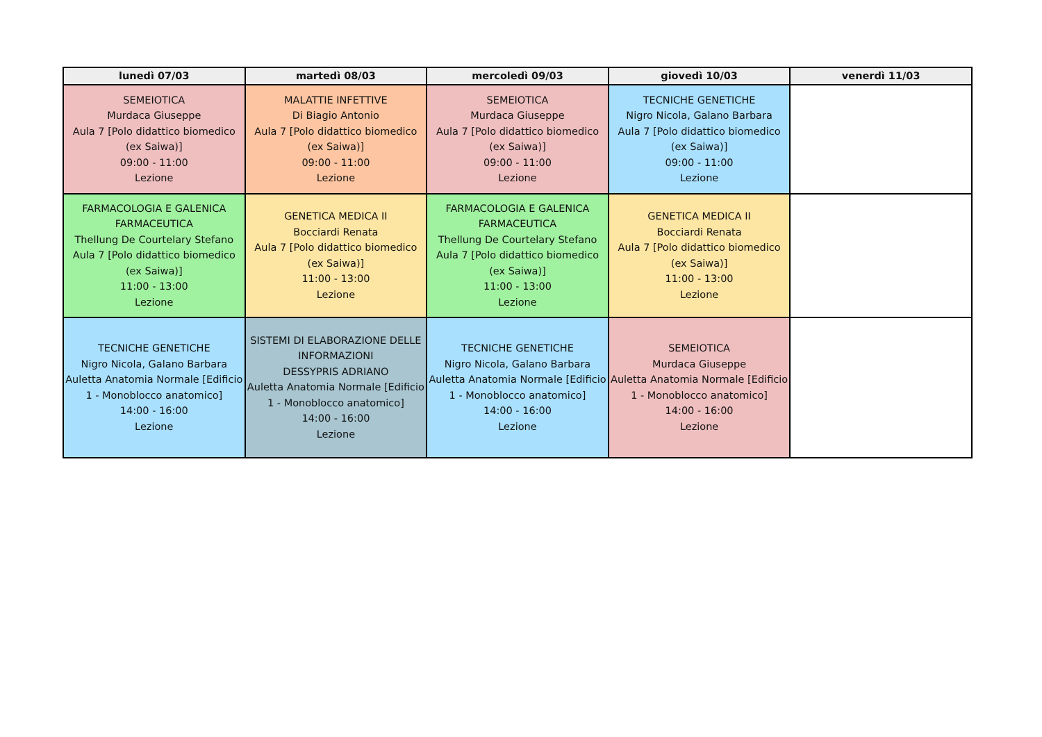| lunedì 07/03 | martedì 08/03 | mercoledì 09/03 | giovedì 10/03 | venerdì 11/03 |
| --- | --- | --- | --- | --- |
| SEMEIOTICA Murdaca Giuseppe Aula 7 [Polo didattico biomedico (ex Saiwa)] 09:00 - 11:00 Lezione | MALATTIE INFETTIVE Di Biagio Antonio Aula 7 [Polo didattico biomedico (ex Saiwa)] 09:00 - 11:00 Lezione | SEMEIOTICA Murdaca Giuseppe Aula 7 [Polo didattico biomedico (ex Saiwa)] 09:00 - 11:00 Lezione | TECNICHE GENETICHE Nigro Nicola, Galano Barbara Aula 7 [Polo didattico biomedico (ex Saiwa)] 09:00 - 11:00 Lezione | |
| FARMACOLOGIA E GALENICA FARMACEUTICA Thellung De Courtelary Stefano Aula 7 [Polo didattico biomedico (ex Saiwa)] 11:00 - 13:00 Lezione | GENETICA MEDICA II Bocciardi Renata Aula 7 [Polo didattico biomedico (ex Saiwa)] 11:00 - 13:00 Lezione | FARMACOLOGIA E GALENICA FARMACEUTICA Thellung De Courtelary Stefano Aula 7 [Polo didattico biomedico (ex Saiwa)] 11:00 - 13:00 Lezione | GENETICA MEDICA II Bocciardi Renata Aula 7 [Polo didattico biomedico (ex Saiwa)] 11:00 - 13:00 Lezione | |
| TECNICHE GENETICHE Nigro Nicola, Galano Barbara Auletta Anatomia Normale [Edificio 1 - Monoblocco anatomico] 14:00 - 16:00 Lezione | SISTEMI DI ELABORAZIONE DELLE INFORMAZIONI DESSYPRIS ADRIANO Auletta Anatomia Normale [Edificio 1 - Monoblocco anatomico] 14:00 - 16:00 Lezione | TECNICHE GENETICHE Nigro Nicola, Galano Barbara Auletta Anatomia Normale [Edificio 1 - Monoblocco anatomico] 14:00 - 16:00 Lezione | SEMEIOTICA Murdaca Giuseppe Auletta Anatomia Normale [Edificio 1 - Monoblocco anatomico] 14:00 - 16:00 Lezione | |